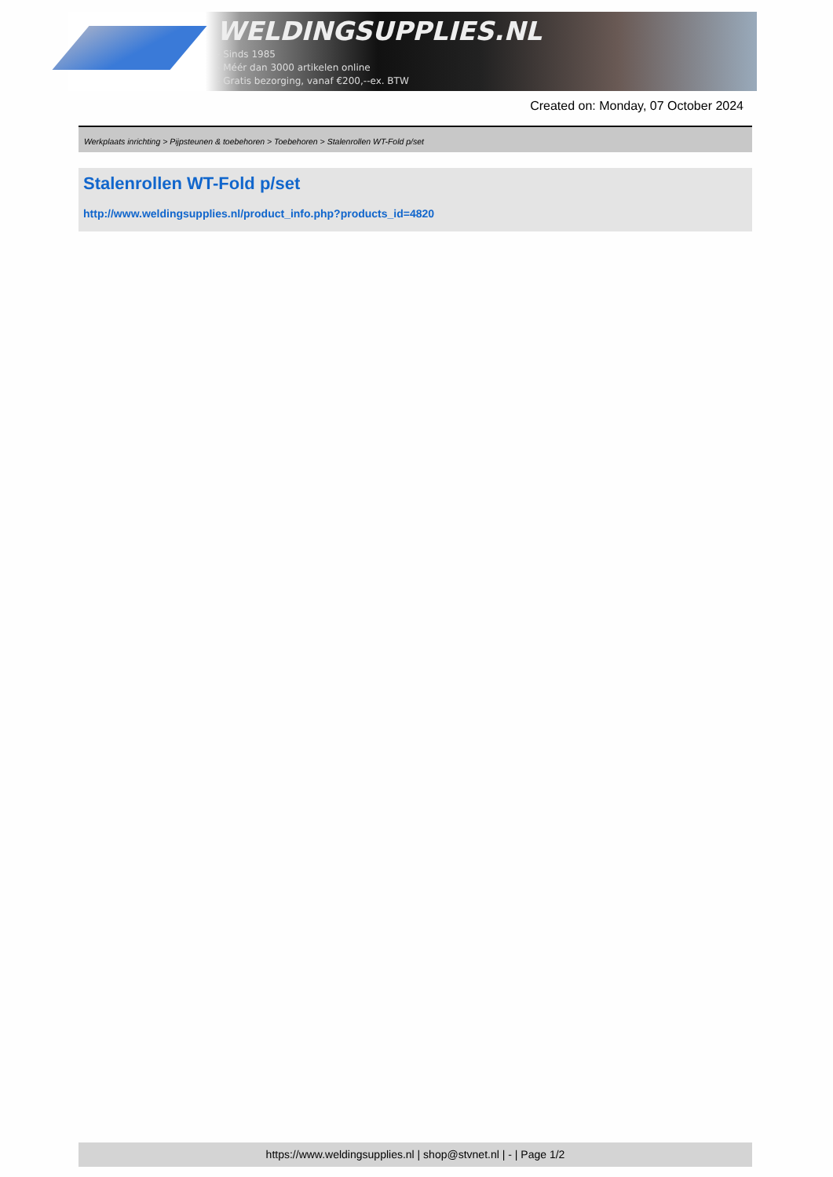WELDINGSUPPLIES.NL
- Sinds 1985
- Méér dan 3000 artikelen online
- Gratis bezorging, vanaf €200,--ex. BTW
Created on: Monday, 07 October 2024
Werkplaats inrichting > Pijpsteunen & toebehoren > Toebehoren > Stalenrollen WT-Fold p/set
Stalenrollen WT-Fold p/set
http://www.weldingsupplies.nl/product_info.php?products_id=4820
https://www.weldingsupplies.nl | shop@stvnet.nl | - | Page 1/2